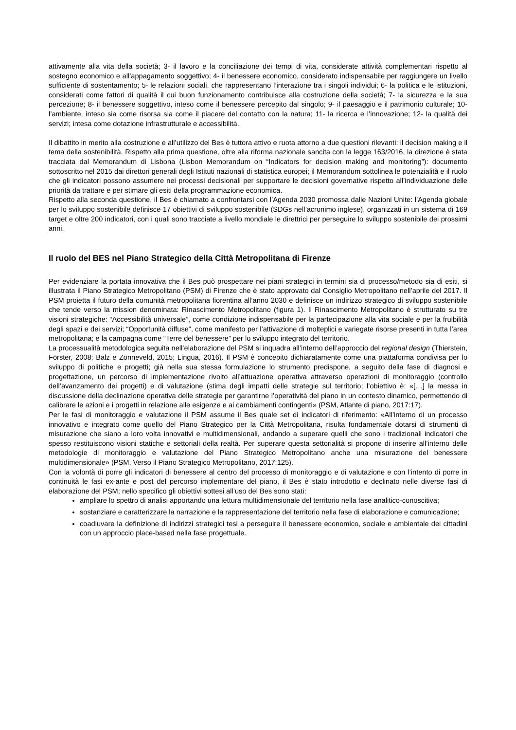attivamente alla vita della società; 3- il lavoro e la conciliazione dei tempi di vita, considerate attività complementari rispetto al sostegno economico e all’appagamento soggettivo; 4- il benessere economico, considerato indispensabile per raggiungere un livello sufficiente di sostentamento; 5- le relazioni sociali, che rappresentano l’interazione tra i singoli individui; 6- la politica e le istituzioni, considerati come fattori di qualità il cui buon funzionamento contribuisce alla costruzione della società; 7- la sicurezza e la sua percezione; 8- il benessere soggettivo, inteso come il benessere percepito dal singolo; 9- il paesaggio e il patrimonio culturale; 10- l’ambiente, inteso sia come risorsa sia come il piacere del contatto con la natura; 11- la ricerca e l’innovazione; 12- la qualità dei servizi; intesa come dotazione infrastrutturale e accessibilità.
Il dibattito in merito alla costruzione e all’utilizzo del Bes è tuttora attivo e ruota attorno a due questioni rilevanti: il decision making e il tema della sostenibilità. Rispetto alla prima questione, oltre alla riforma nazionale sancita con la legge 163/2016, la direzione è stata tracciata dal Memorandum di Lisbona (Lisbon Memorandum on “Indicators for decision making and monitoring”): documento sottoscritto nel 2015 dai direttori generali degli Istituti nazionali di statistica europei; il Memorandum sottolinea le potenzialità e il ruolo che gli indicatori possono assumere nei processi decisionali per supportare le decisioni governative rispetto all’individuazione delle priorità da trattare e per stimare gli esiti della programmazione economica.
Rispetto alla seconda questione, il Bes è chiamato a confrontarsi con l’Agenda 2030 promossa dalle Nazioni Unite: l’Agenda globale per lo sviluppo sostenibile definisce 17 obiettivi di sviluppo sostenibile (SDGs nell’acronimo inglese), organizzati in un sistema di 169 target e oltre 200 indicatori, con i quali sono tracciate a livello mondiale le direttrici per perseguire lo sviluppo sostenibile dei prossimi anni.
Il ruolo del BES nel Piano Strategico della Città Metropolitana di Firenze
Per evidenziare la portata innovativa che il Bes può prospettare nei piani strategici in termini sia di processo/metodo sia di esiti, si illustrata il Piano Strategico Metropolitano (PSM) di Firenze che è stato approvato dal Consiglio Metropolitano nell’aprile del 2017. Il PSM proietta il futuro della comunità metropolitana fiorentina all’anno 2030 e definisce un indirizzo strategico di sviluppo sostenibile che tende verso la mission denominata: Rinascimento Metropolitano (figura 1). Il Rinascimento Metropolitano è strutturato su tre visioni strategiche: “Accessibilità universale”, come condizione indispensabile per la partecipazione alla vita sociale e per la fruibilità degli spazi e dei servizi; “Opportunità diffuse”, come manifesto per l’attivazione di molteplici e variegate risorse presenti in tutta l’area metropolitana; e la campagna come “Terre del benessere” per lo sviluppo integrato del territorio.
La processualità metodologica seguita nell’elaborazione del PSM si inquadra all’interno dell’approccio del regional design (Thierstein, Förster, 2008; Balz e Zonneveld, 2015; Lingua, 2016). Il PSM è concepito dichiaratamente come una piattaforma condivisa per lo sviluppo di politiche e progetti; già nella sua stessa formulazione lo strumento predispone, a seguito della fase di diagnosi e progettazione, un percorso di implementazione rivolto all’attuazione operativa attraverso operazioni di monitoraggio (controllo dell’avanzamento dei progetti) e di valutazione (stima degli impatti delle strategie sul territorio; l’obiettivo è: «[…] la messa in discussione della declinazione operativa delle strategie per garantirne l’operatività del piano in un contesto dinamico, permettendo di calibrare le azioni e i progetti in relazione alle esigenze e ai cambiamenti contingenti» (PSM, Atlante di piano, 2017:17).
Per le fasi di monitoraggio e valutazione il PSM assume il Bes quale set di indicatori di riferimento: «All’interno di un processo innovativo e integrato come quello del Piano Strategico per la Città Metropolitana, risulta fondamentale dotarsi di strumenti di misurazione che siano a loro volta innovativi e multidimensionali, andando a superare quelli che sono i tradizionali indicatori che spesso restituiscono visioni statiche e settoriali della realtà. Per superare questa settorialità si propone di inserire all’interno delle metodologie di monitoraggio e valutazione del Piano Strategico Metropolitano anche una misurazione del benessere multidimensionale» (PSM, Verso il Piano Strategico Metropolitano, 2017:125).
Con la volontà di porre gli indicatori di benessere al centro del processo di monitoraggio e di valutazione e con l’intento di porre in continuità le fasi ex-ante e post del percorso implementare del piano, il Bes è stato introdotto e declinato nelle diverse fasi di elaborazione del PSM; nello specifico gli obiettivi sottesi all’uso del Bes sono stati:
ampliare lo spettro di analisi apportando una lettura multidimensionale del territorio nella fase analitico-conoscitiva;
sostanziare e caratterizzare la narrazione e la rappresentazione del territorio nella fase di elaborazione e comunicazione;
coadiuvare la definizione di indirizzi strategici tesi a perseguire il benessere economico, sociale e ambientale dei cittadini con un approccio place-based nella fase progettuale.